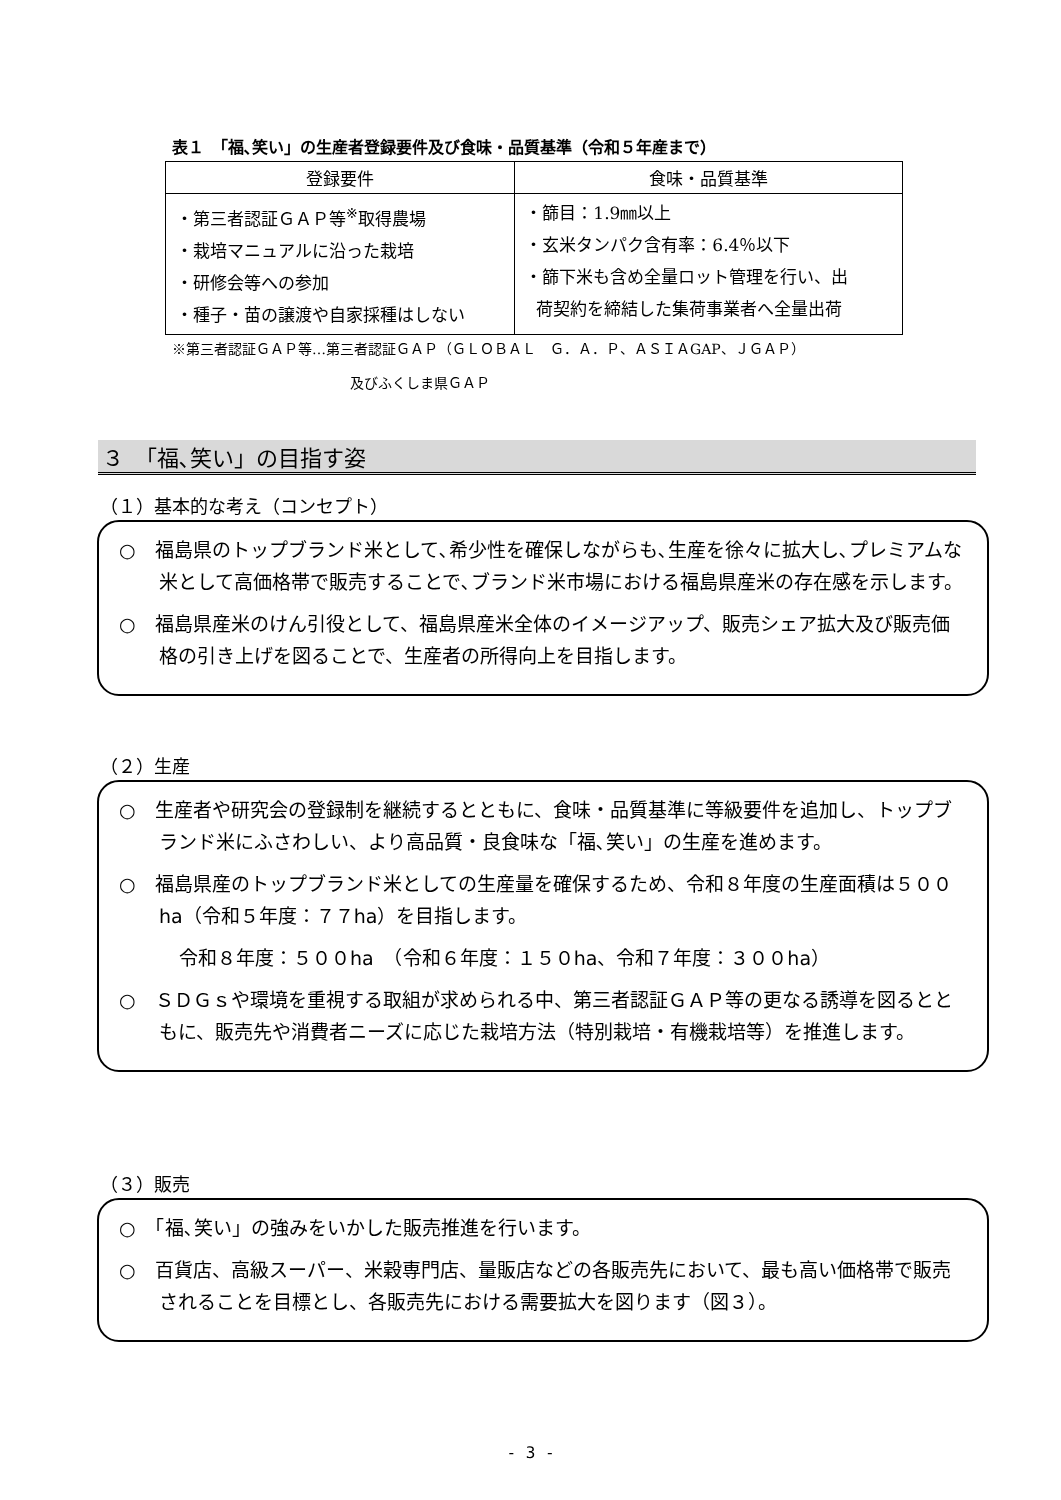表１　「福､笑い」の生産者登録要件及び食味・品質基準（令和５年産まで）
| 登録要件 | 食味・品質基準 |
| --- | --- |
| ・第三者認証ＧＡＰ等<sup>※</sup>取得農場 ・栽培マニュアルに沿った栽培 ・研修会等への参加 ・種子・苗の譲渡や自家採種はしない | ・篩目：1.9㎜以上 ・玄米タンパク含有率：6.4％以下 ・篩下米も含め全量ロット管理を行い、出 荷契約を締結した集荷事業者へ全量出荷 |
※第三者認証ＧＡＰ等…第三者認証ＧＡＰ（ＧＬＯＢＡＬ　Ｇ．Ａ．Ｐ、ＡＳＩＡGAP、ＪＧＡＰ）
及びふくしま県ＧＡＰ
３　「福､笑い」の目指す姿
（１）基本的な考え（コンセプト）
○　福島県のトップブランド米として､希少性を確保しながらも､生産を徐々に拡大し､プレミアムな米として高価格帯で販売することで､ブランド米市場における福島県産米の存在感を示します。
○　福島県産米のけん引役として、福島県産米全体のイメージアップ、販売シェア拡大及び販売価格の引き上げを図ることで、生産者の所得向上を目指します。
（２）生産
○　生産者や研究会の登録制を継続するとともに、食味・品質基準に等級要件を追加し、トップブランド米にふさわしい、より高品質・良食味な「福､笑い」の生産を進めます。
○　福島県産のトップブランド米としての生産量を確保するため、令和８年度の生産面積は５００ha（令和５年度：７７ha）を目指します。
令和８年度：５００ha　（令和６年度：１５０ha、令和７年度：３００ha）
○　ＳＤＧｓや環境を重視する取組が求められる中、第三者認証ＧＡＰ等の更なる誘導を図るとともに、販売先や消費者ニーズに応じた栽培方法（特別栽培・有機栽培等）を推進します。
（３）販売
○　「福､笑い」の強みをいかした販売推進を行います。
○　百貨店、高級スーパー、米穀専門店、量販店などの各販売先において、最も高い価格帯で販売されることを目標とし、各販売先における需要拡大を図ります（図３）。
- 3 -